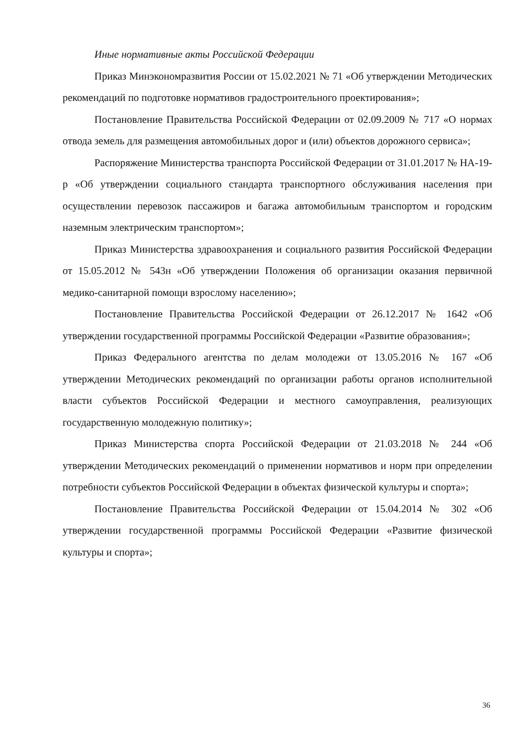Иные нормативные акты Российской Федерации
Приказ Минэкономразвития России от 15.02.2021 № 71 «Об утверждении Методических рекомендаций по подготовке нормативов градостроительного проектирования»;
Постановление Правительства Российской Федерации от 02.09.2009 № 717 «О нормах отвода земель для размещения автомобильных дорог и (или) объектов дорожного сервиса»;
Распоряжение Министерства транспорта Российской Федерации от 31.01.2017 № НА-19-р «Об утверждении социального стандарта транспортного обслуживания населения при осуществлении перевозок пассажиров и багажа автомобильным транспортом и городским наземным электрическим транспортом»;
Приказ Министерства здравоохранения и социального развития Российской Федерации от 15.05.2012 № 543н «Об утверждении Положения об организации оказания первичной медико-санитарной помощи взрослому населению»;
Постановление Правительства Российской Федерации от 26.12.2017 № 1642 «Об утверждении государственной программы Российской Федерации «Развитие образования»;
Приказ Федерального агентства по делам молодежи от 13.05.2016 № 167 «Об утверждении Методических рекомендаций по организации работы органов исполнительной власти субъектов Российской Федерации и местного самоуправления, реализующих государственную молодежную политику»;
Приказ Министерства спорта Российской Федерации от 21.03.2018 № 244 «Об утверждении Методических рекомендаций о применении нормативов и норм при определении потребности субъектов Российской Федерации в объектах физической культуры и спорта»;
Постановление Правительства Российской Федерации от 15.04.2014 № 302 «Об утверждении государственной программы Российской Федерации «Развитие физической культуры и спорта»;
36